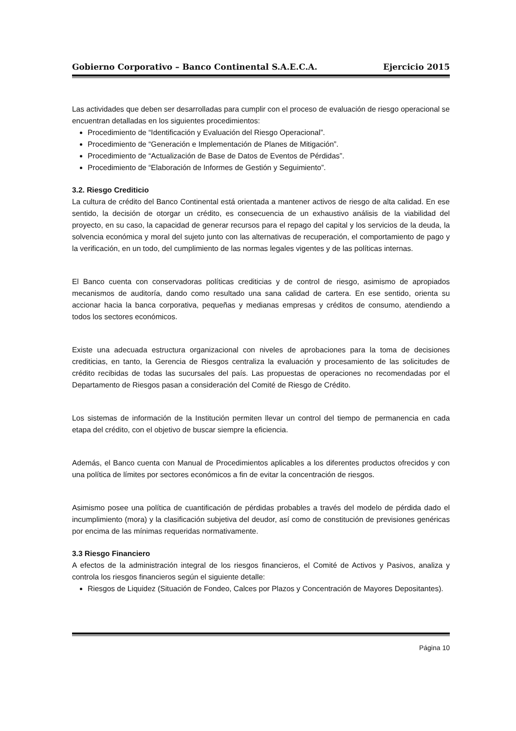Gobierno Corporativo – Banco Continental S.A.E.C.A. Ejercicio 2015
Las actividades que deben ser desarrolladas para cumplir con el proceso de evaluación de riesgo operacional se encuentran detalladas en los siguientes procedimientos:
Procedimiento de “Identificación y Evaluación del Riesgo Operacional”.
Procedimiento de “Generación e Implementación de Planes de Mitigación”.
Procedimiento de “Actualización de Base de Datos de Eventos de Pérdidas”.
Procedimiento de “Elaboración de Informes de Gestión y Seguimiento”.
3.2. Riesgo Crediticio
La cultura de crédito del Banco Continental está orientada a mantener activos de riesgo de alta calidad. En ese sentido, la decisión de otorgar un crédito, es consecuencia de un exhaustivo análisis de la viabilidad del proyecto, en su caso, la capacidad de generar recursos para el repago del capital y los servicios de la deuda, la solvencia económica y moral del sujeto junto con las alternativas de recuperación, el comportamiento de pago y la verificación, en un todo, del cumplimiento de las normas legales vigentes y de las políticas internas.
El Banco cuenta con conservadoras políticas crediticias y de control de riesgo, asimismo de apropiados mecanismos de auditoría, dando como resultado una sana calidad de cartera. En ese sentido, orienta su accionar hacia la banca corporativa, pequeñas y medianas empresas y créditos de consumo, atendiendo a todos los sectores económicos.
Existe una adecuada estructura organizacional con niveles de aprobaciones para la toma de decisiones crediticias, en tanto, la Gerencia de Riesgos centraliza la evaluación y procesamiento de las solicitudes de crédito recibidas de todas las sucursales del país. Las propuestas de operaciones no recomendadas por el Departamento de Riesgos pasan a consideración del Comité de Riesgo de Crédito.
Los sistemas de información de la Institución permiten llevar un control del tiempo de permanencia en cada etapa del crédito, con el objetivo de buscar siempre la eficiencia.
Además, el Banco cuenta con Manual de Procedimientos aplicables a los diferentes productos ofrecidos y con una política de límites por sectores económicos a fin de evitar la concentración de riesgos.
Asimismo posee una política de cuantificación de pérdidas probables a través del modelo de pérdida dado el incumplimiento (mora) y la clasificación subjetiva del deudor, así como de constitución de previsiones genéricas por encima de las mínimas requeridas normativamente.
3.3 Riesgo Financiero
A efectos de la administración integral de los riesgos financieros, el Comité de Activos y Pasivos, analiza y controla los riesgos financieros según el siguiente detalle:
Riesgos de Liquidez (Situación de Fondeo, Calces por Plazos y Concentración de Mayores Depositantes).
Página 10